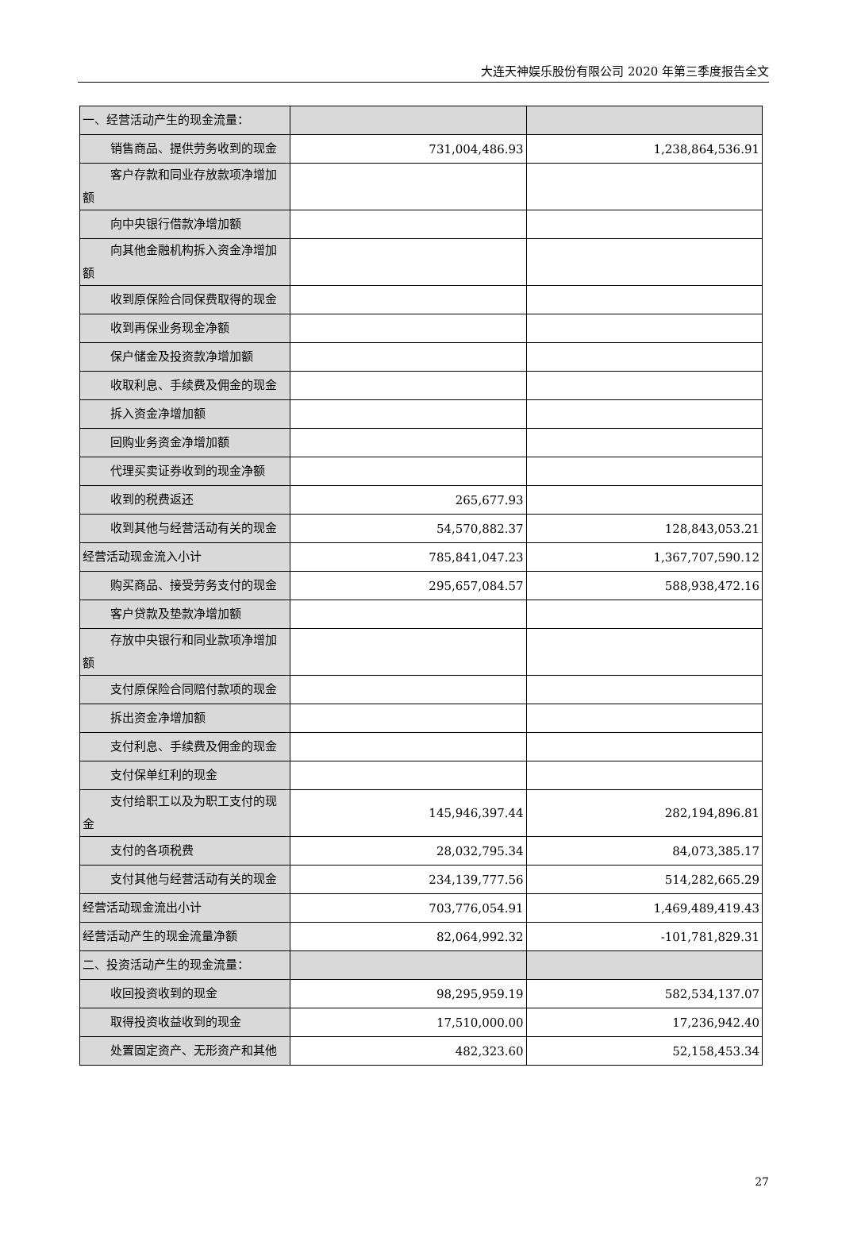大连天神娱乐股份有限公司 2020 年第三季度报告全文
| 一、经营活动产生的现金流量： | | |
| 销售商品、提供劳务收到的现金 | 731,004,486.93 | 1,238,864,536.91 |
| 客户存款和同业存放款项净增加 额 | | |
| 向中央银行借款净增加额 | | |
| 向其他金融机构拆入资金净增加 额 | | |
| 收到原保险合同保费取得的现金 | | |
| 收到再保业务现金净额 | | |
| 保户储金及投资款净增加额 | | |
| 收取利息、手续费及佣金的现金 | | |
| 拆入资金净增加额 | | |
| 回购业务资金净增加额 | | |
| 代理买卖证券收到的现金净额 | | |
| 收到的税费返还 | 265,677.93 | |
| 收到其他与经营活动有关的现金 | 54,570,882.37 | 128,843,053.21 |
| 经营活动现金流入小计 | 785,841,047.23 | 1,367,707,590.12 |
| 购买商品、接受劳务支付的现金 | 295,657,084.57 | 588,938,472.16 |
| 客户贷款及垫款净增加额 | | |
| 存放中央银行和同业款项净增加 额 | | |
| 支付原保险合同赔付款项的现金 | | |
| 拆出资金净增加额 | | |
| 支付利息、手续费及佣金的现金 | | |
| 支付保单红利的现金 | | |
| 支付给职工以及为职工支付的现 金 | 145,946,397.44 | 282,194,896.81 |
| 支付的各项税费 | 28,032,795.34 | 84,073,385.17 |
| 支付其他与经营活动有关的现金 | 234,139,777.56 | 514,282,665.29 |
| 经营活动现金流出小计 | 703,776,054.91 | 1,469,489,419.43 |
| 经营活动产生的现金流量净额 | 82,064,992.32 | -101,781,829.31 |
| 二、投资活动产生的现金流量： | | |
| 收回投资收到的现金 | 98,295,959.19 | 582,534,137.07 |
| 取得投资收益收到的现金 | 17,510,000.00 | 17,236,942.40 |
| 处置固定资产、无形资产和其他 | 482,323.60 | 52,158,453.34 |
27